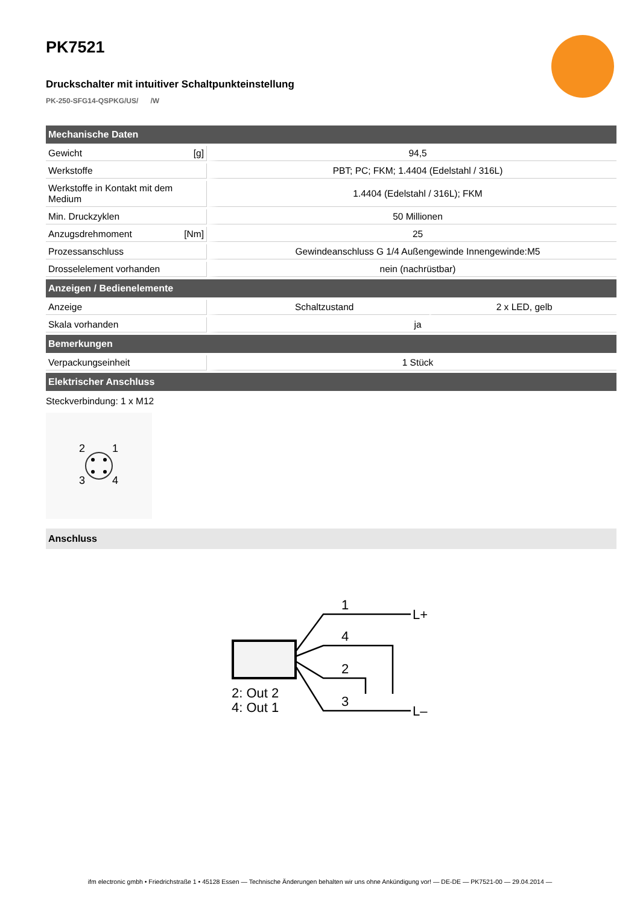PK7521
Druckschalter mit intuitiver Schaltpunkteinstellung
PK-250-SFG14-QSPKG/US/ /W
| Mechanische Daten | | | |
| --- | --- | --- | --- |
| Gewicht | [g] | 94,5 | |
| Werkstoffe | | PBT; PC; FKM; 1.4404 (Edelstahl / 316L) | |
| Werkstoffe in Kontakt mit dem Medium | | 1.4404 (Edelstahl / 316L); FKM | |
| Min. Druckzyklen | | 50 Millionen | |
| Anzugsdrehmoment | [Nm] | 25 | |
| Prozessanschluss | | Gewindeanschluss G 1/4 Außengewinde Innengewinde:M5 | |
| Drosselelement vorhanden | | nein (nachrüstbar) | |
| Anzeigen / Bedienelemente | | | |
| Anzeige | | Schaltzustand | 2 x LED, gelb |
| Skala vorhanden | | ja | |
| Bemerkungen | | | |
| Verpackungseinheit | | 1 Stück | |
| Elektrischer Anschluss | | | |
Steckverbindung: 1 x M12
2
1
3
4
Anschluss
1
4
2
3
L+
L–
2: Out 2
4: Out 1
ifm electronic gmbh • Friedrichstraße 1 • 45128 Essen — Technische Änderungen behalten wir uns ohne Ankündigung vor! — DE-DE — PK7521-00 — 29.04.2014 —